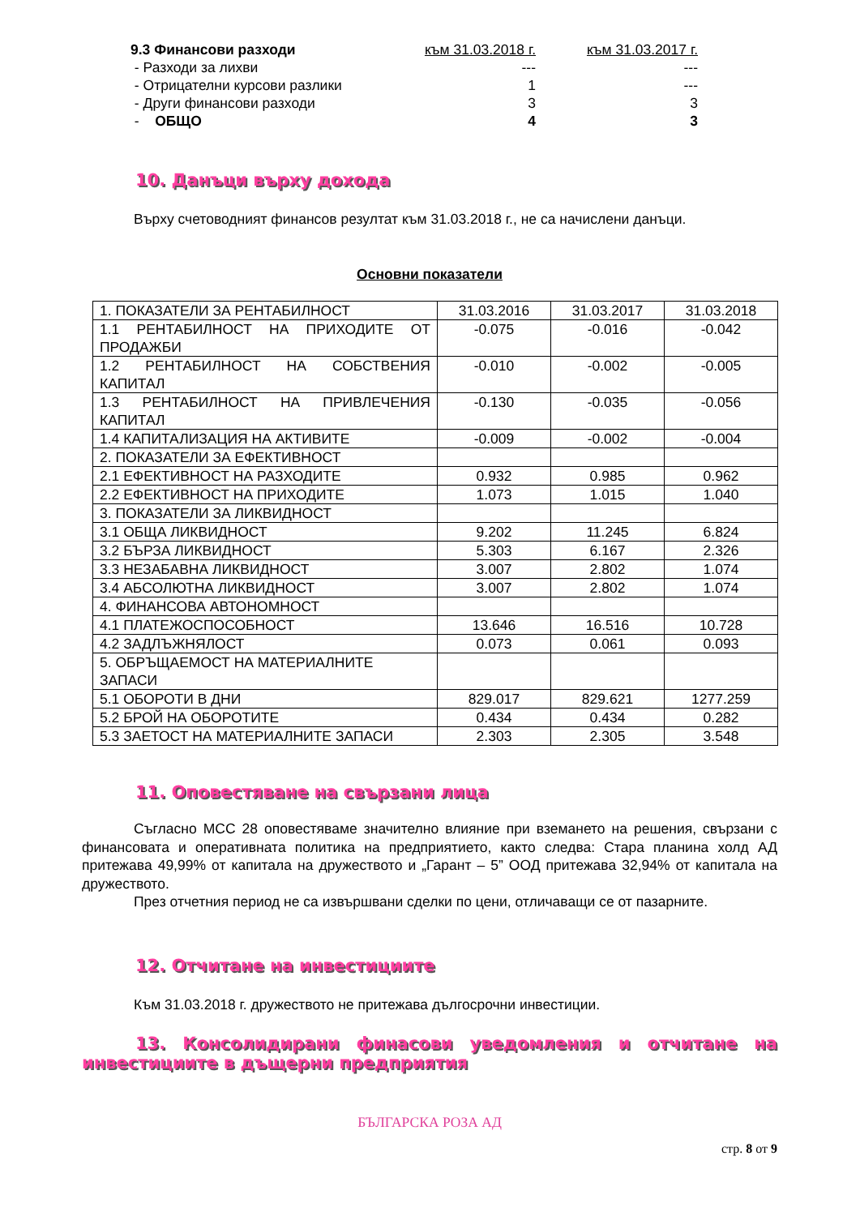| 9.3 Финансови разходи | към 31.03.2018 г. | към 31.03.2017 г. |
| - Разходи за лихви | --- | --- |
| - Отрицателни курсови разлики | 1 | --- |
| - Други финансови разходи | 3 | 3 |
| - ОБЩО | 4 | 3 |
10. Данъци върху дохода
Върху счетоводният финансов резултат към 31.03.2018 г., не са начислени данъци.
Основни показатели
| 1. ПОКАЗАТЕЛИ ЗА РЕНТАБИЛНОСТ | 31.03.2016 | 31.03.2017 | 31.03.2018 |
| 1.1 РЕНТАБИЛНОСТ НА ПРИХОДИТЕ ОТ ПРОДАЖБИ | -0.075 | -0.016 | -0.042 |
| 1.2 РЕНТАБИЛНОСТ НА СОБСТВЕНИЯ КАПИТАЛ | -0.010 | -0.002 | -0.005 |
| 1.3 РЕНТАБИЛНОСТ НА ПРИВЛЕЧЕНИЯ КАПИТАЛ | -0.130 | -0.035 | -0.056 |
| 1.4 КАПИТАЛИЗАЦИЯ НА АКТИВИТЕ | -0.009 | -0.002 | -0.004 |
| 2. ПОКАЗАТЕЛИ ЗА ЕФЕКТИВНОСТ | | | |
| 2.1 ЕФЕКТИВНОСТ НА РАЗХОДИТЕ | 0.932 | 0.985 | 0.962 |
| 2.2 ЕФЕКТИВНОСТ НА ПРИХОДИТЕ | 1.073 | 1.015 | 1.040 |
| 3. ПОКАЗАТЕЛИ ЗА ЛИКВИДНОСТ | | | |
| 3.1 ОБЩА ЛИКВИДНОСТ | 9.202 | 11.245 | 6.824 |
| 3.2 БЪРЗА ЛИКВИДНОСТ | 5.303 | 6.167 | 2.326 |
| 3.3 НЕЗАБАВНА ЛИКВИДНОСТ | 3.007 | 2.802 | 1.074 |
| 3.4 АБСОЛЮТНА ЛИКВИДНОСТ | 3.007 | 2.802 | 1.074 |
| 4. ФИНАНСОВА АВТОНОМНОСТ | | | |
| 4.1 ПЛАТЕЖОСПОСОБНОСТ | 13.646 | 16.516 | 10.728 |
| 4.2 ЗАДЛЪЖНЯЛОСТ | 0.073 | 0.061 | 0.093 |
| 5. ОБРЪЩАЕМОСТ НА МАТЕРИАЛНИТЕ ЗАПАСИ | | | |
| 5.1 ОБОРОТИ В ДНИ | 829.017 | 829.621 | 1277.259 |
| 5.2 БРОЙ НА ОБОРОТИТЕ | 0.434 | 0.434 | 0.282 |
| 5.3 ЗАЕТОСТ НА МАТЕРИАЛНИТЕ ЗАПАСИ | 2.303 | 2.305 | 3.548 |
11. Оповестяване на свързани лица
Съгласно МСС 28 оповестяваме значително влияние при вземането на решения, свързани с финансовата и оперативната политика на предприятието, както следва: Стара планина холд АД притежава 49,99% от капитала на дружеството и „Гарант – 5” ООД притежава 32,94% от капитала на дружеството.
През отчетния период не са извършвани сделки по цени, отличаващи се от пазарните.
12. Отчитане на инвестициите
Към 31.03.2018 г. дружеството не притежава дългосрочни инвестиции.
13. Консолидирани финасови уведомления и отчитане на инвестициите в дъщерни предприятия
БЪЛГАРСКА РОЗА АД
стр. 8 от 9